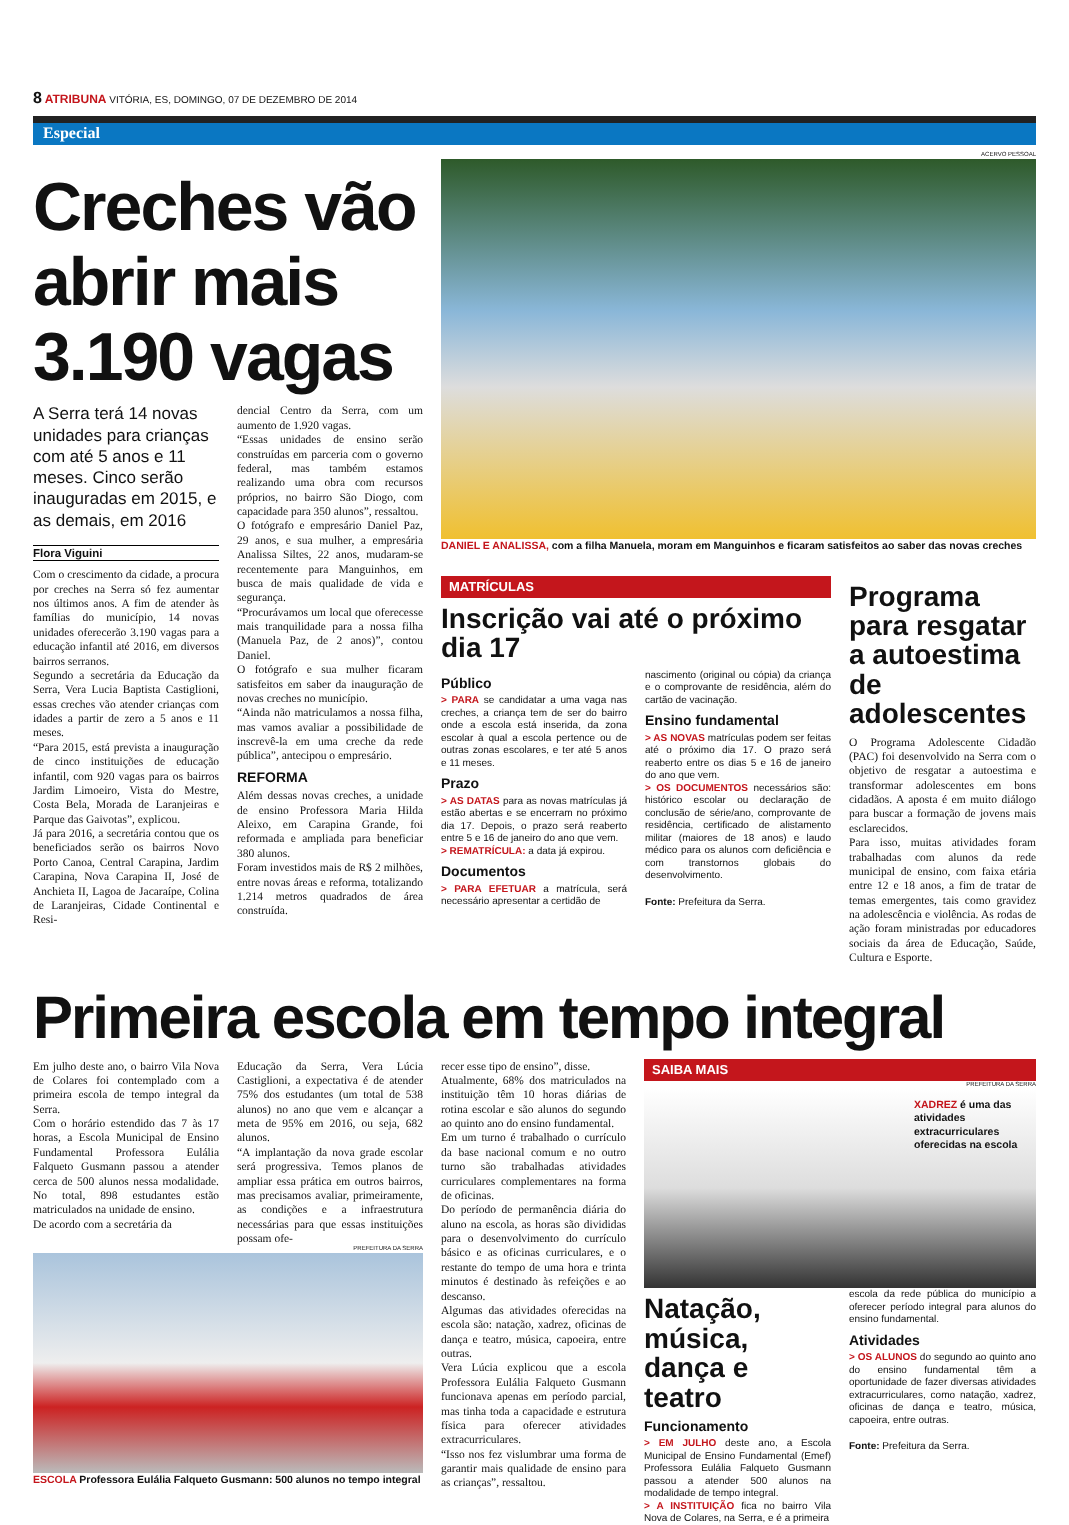8 ATRIBUNA VITÓRIA, ES, DOMINGO, 07 DE DEZEMBRO DE 2014
Especial
Creches vão abrir mais 3.190 vagas
A Serra terá 14 novas unidades para crianças com até 5 anos e 11 meses. Cinco serão inauguradas em 2015, e as demais, em 2016
Flora Viguini
Com o crescimento da cidade, a procura por creches na Serra só fez aumentar nos últimos anos. A fim de atender às famílias do município, 14 novas unidades ofere­cerão 3.190 vagas para a educação infantil até 2016, em diversos bairros serranos.
Segundo a secretária da Educação da Serra, Vera Lucia Baptista Castiglioni, essas creches vão atender crianças com idades a partir de zero a 5 anos e 11 meses.
“Para 2015, está prevista a inauguração de cinco instituições de educação infantil, com 920 vagas para os bairros Jardim Limoeiro, Vista do Mestre, Costa Bela, Morada de Laranjeiras e Parque das Gaivotas”, explicou.
Já para 2016, a secretária contou que os beneficiados serão os bairros Novo Porto Canoa, Central Carapina, Jardim Carapina, Nova Carapina II, José de Anchieta II, Lagoa de Jacaraípe, Colina de Laranjeiras, Cidade Continental e Resi-
dencial Centro da Serra, com um aumento de 1.920 vagas.
“Essas unidades de ensino serão construídas em parceria com o governo federal, mas também estamos realizando uma obra com recursos próprios, no bairro São Diogo, com capacidade para 350 alunos”, ressaltou.
O fotógrafo e empresário Daniel Paz, 29 anos, e sua mulher, a empresária Analissa Siltes, 22 anos, mudaram-se recentemente para Manguinhos, em busca de mais qualidade de vida e segurança.
“Procurávamos um local que oferecesse mais tranquilidade para a nossa filha (Manuela Paz, de 2 anos)”, contou Daniel.
O fotógrafo e sua mulher ficaram satisfeitos em saber da inauguração de novas creches no município.
“Ainda não matriculamos a nossa filha, mas vamos avaliar a possibilidade de inscrevê-la em uma creche da rede pública”, antecipou o empresário.
REFORMA
Além dessas novas creches, a unidade de ensino Professora Maria Hilda Aleixo, em Carapina Grande, foi reformada e ampliada para beneficiar 380 alunos.
Foram investidos mais de R$ 2 milhões, entre novas áreas e reforma, totalizando 1.214 metros quadrados de área construída.
ACERVO PESSOAL
DANIEL E ANALISSA, com a filha Manuela, moram em Manguinhos e ficaram satisfeitos ao saber das novas creches
MATRÍCULAS
Inscrição vai até o próximo dia 17
Público
> PARA se candidatar a uma vaga nas creches, a criança tem de ser do bairro onde a escola está inserida, da zona escolar à qual a escola pertence ou de outras zonas escolares, e ter até 5 anos e 11 meses.
Prazo
> AS DATAS para as novas matrículas já estão abertas e se encerram no próximo dia 17. Depois, o prazo será reaberto entre 5 e 16 de janeiro do ano que vem.
> REMATRÍCULA: a data já expirou.
Documentos
> PARA EFETUAR a matrícula, será necessário apresentar a certidão de
nascimento (original ou cópia) da criança e o comprovante de residência, além do cartão de vacinação.
Ensino fundamental
> AS NOVAS matrículas podem ser feitas até o próximo dia 17. O prazo será reaberto entre os dias 5 e 16 de janeiro do ano que vem.
> OS DOCUMENTOS necessários são: histórico escolar ou declaração de conclusão de série/ano, comprovante de residência, certificado de alistamento militar (maiores de 18 anos) e laudo médico para os alunos com deficiência e com transtornos globais do desenvolvimento.
Fonte: Prefeitura da Serra.
Programa para resgatar a autoestima de adolescentes
O Programa Adolescente Cidadão (PAC) foi desenvolvido na Serra com o objetivo de resgatar a autoestima e transformar adolescentes em bons cidadãos. A aposta é em muito diálogo para buscar a formação de jovens mais esclarecidos.
Para isso, muitas atividades foram trabalhadas com alunos da rede municipal de ensino, com faixa etária entre 12 e 18 anos, a fim de tratar de temas emergentes, tais como gravidez na adolescência e violência. As rodas de ação foram ministradas por educadores sociais da área de Educação, Saúde, Cultura e Esporte.
Primeira escola em tempo integral
Em julho deste ano, o bairro Vila Nova de Colares foi contemplado com a primeira escola de tempo integral da Serra.
Com o horário estendido das 7 às 17 horas, a Escola Municipal de Ensino Fundamental Professora Eulália Falqueto Gusmann passou a atender cerca de 500 alunos nessa modalidade. No total, 898 estudantes estão matriculados na unidade de ensino.
De acordo com a secretária da
Educação da Serra, Vera Lúcia Castiglioni, a expectativa é de atender 75% dos estudantes (um total de 538 alunos) no ano que vem e alcançar a meta de 95% em 2016, ou seja, 682 alunos.
“A implantação da nova grade escolar será progressiva. Temos planos de ampliar essa prática em outros bairros, mas precisamos avaliar, primeiramente, as condições e a infraestrutura necessárias para que essas instituições possam ofe-
PREFEITURA DA SERRA
ESCOLA Professora Eulália Falqueto Gusmann: 500 alunos no tempo integral
recer esse tipo de ensino”, disse.
Atualmente, 68% dos matriculados na instituição têm 10 horas diárias de rotina escolar e são alunos do segundo ao quinto ano do ensino fundamental.
Em um turno é trabalhado o currículo da base nacional comum e no outro turno são trabalhadas atividades curriculares complementares na forma de oficinas.
Do período de permanência diária do aluno na escola, as horas são divididas para o desenvolvimento do currículo básico e as oficinas curriculares, e o restante do tempo de uma hora e trinta minutos é destinado às refeições e ao descanso.
Algumas das atividades oferecidas na escola são: natação, xadrez, oficinas de dança e teatro, música, capoeira, entre outras.
Vera Lúcia explicou que a escola Professora Eulália Falqueto Gusmann funcionava apenas em período parcial, mas tinha toda a capacidade e estrutura física para oferecer atividades extracurriculares.
“Isso nos fez vislumbrar uma forma de garantir mais qualidade de ensino para as crianças”, ressaltou.
SAIBA MAIS
PREFEITURA DA SERRA
XADREZ é uma das atividades extracurriculares oferecidas na escola
Natação, música, dança e teatro
Funcionamento
> EM JULHO deste ano, a Escola Municipal de Ensino Fundamental (Emef) Professora Eulália Falqueto Gusmann passou a atender 500 alunos na modalidade de tempo integral.
> A INSTITUIÇÃO fica no bairro Vila Nova de Colares, na Serra, e é a primeira
escola da rede pública do município a oferecer período integral para alunos do ensino fundamental.
Atividades
> OS ALUNOS do segundo ao quinto ano do ensino fundamental têm a oportunidade de fazer diversas atividades extracurriculares, como natação, xadrez, oficinas de dança e teatro, música, capoeira, entre outras.
Fonte: Prefeitura da Serra.